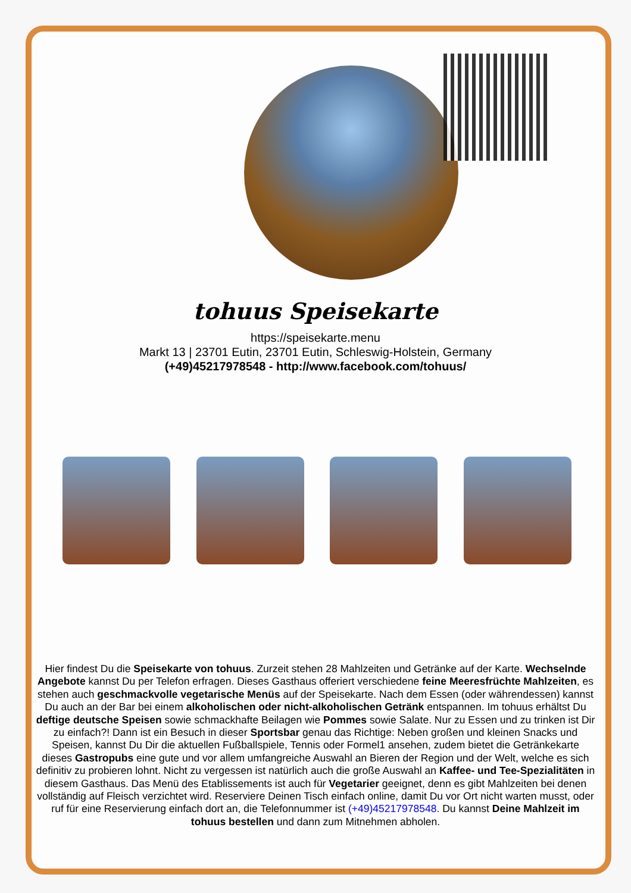tohuus Speisekarte
https://speisekarte.menu
Markt 13 | 23701 Eutin, 23701 Eutin, Schleswig-Holstein, Germany
(+49)45217978548 - http://www.facebook.com/tohuus/
Hier findest Du die Speisekarte von tohuus. Zurzeit stehen 28 Mahlzeiten und Getränke auf der Karte. Wechselnde Angebote kannst Du per Telefon erfragen. Dieses Gasthaus offeriert verschiedene feine Meeresfrüchte Mahlzeiten, es stehen auch geschmackvolle vegetarische Menüs auf der Speisekarte. Nach dem Essen (oder währendessen) kannst Du auch an der Bar bei einem alkoholischen oder nicht-alkoholischen Getränk entspannen. Im tohuus erhältst Du deftige deutsche Speisen sowie schmackhafte Beilagen wie Pommes sowie Salate. Nur zu Essen und zu trinken ist Dir zu einfach?! Dann ist ein Besuch in dieser Sportsbar genau das Richtige: Neben großen und kleinen Snacks und Speisen, kannst Du Dir die aktuellen Fußballspiele, Tennis oder Formel1 ansehen, zudem bietet die Getränkekarte dieses Gastropubs eine gute und vor allem umfangreiche Auswahl an Bieren der Region und der Welt, welche es sich definitiv zu probieren lohnt. Nicht zu vergessen ist natürlich auch die große Auswahl an Kaffee- und Tee-Spezialitäten in diesem Gasthaus. Das Menü des Etablissements ist auch für Vegetarier geeignet, denn es gibt Mahlzeiten bei denen vollständig auf Fleisch verzichtet wird. Reserviere Deinen Tisch einfach online, damit Du vor Ort nicht warten musst, oder ruf für eine Reservierung einfach dort an, die Telefonnummer ist (+49)45217978548. Du kannst Deine Mahlzeit im tohuus bestellen und dann zum Mitnehmen abholen.